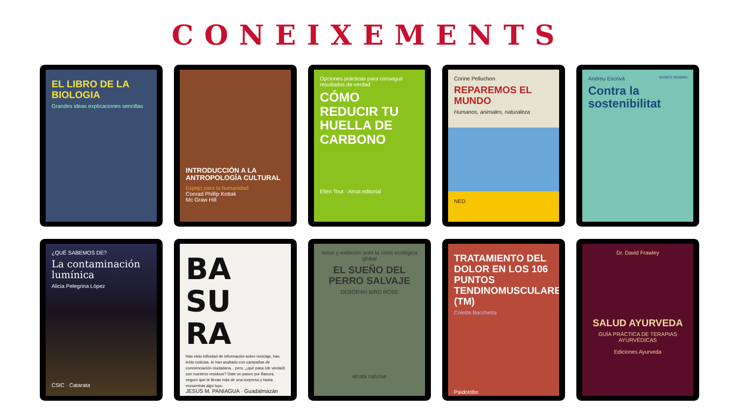CONEIXEMENTS
EL LIBRO DE LA BIOLOGIA
Grandes ideas explicaciones sencillas
INTRODUCCIÓN A LA ANTROPOLOGÍA CULTURAL
Espejo para la humanidad
Conrad Phillip Kottak
Mc Graw Hill
Opciones prácticas para conseguir resultados de verdad
CÓMO REDUCIR TU HUELLA DE CARBONO
Ellen Tout · Amat editorial
Corine Pelluchon
REPAREMOS EL MUNDO
Humanos, animales, naturaleza
NED
Andreu Escrivà BÀSICS SEMBRA
Contra la sostenibilitat
¿QUÉ SABEMOS DE?
La contaminación lumínica
Alicia Pelegrina López
CSIC · Catarata
BA SU RA
Has visto infinidad de información sobre reciclaje, has leído noticias, te han asaltado con campañas de concienciación ciudadana... pero, ¿qué pasa (de verdad) con nuestros residuos? Date un paseo por Basura, seguro que te llevas más de una sorpresa y hasta encuentras algo tuyo.
JESÚS M. PANIAGUA · Guadalmazán
Amor y extinción ante la crisis ecológica global
EL SUEÑO DEL PERRO SALVAJE
DEBORAH BIRD ROSE
errata naturae
TRATAMIENTO DEL DOLOR EN LOS 106 PUNTOS TENDINOMUSCULARES (TM)
Colette Bacchetta
Paidotribo
Dr. David Frawley
SALUD AYURVEDA
GUÍA PRÁCTICA DE TERAPIAS AYURVÉDICAS
Ediciones Ayurveda